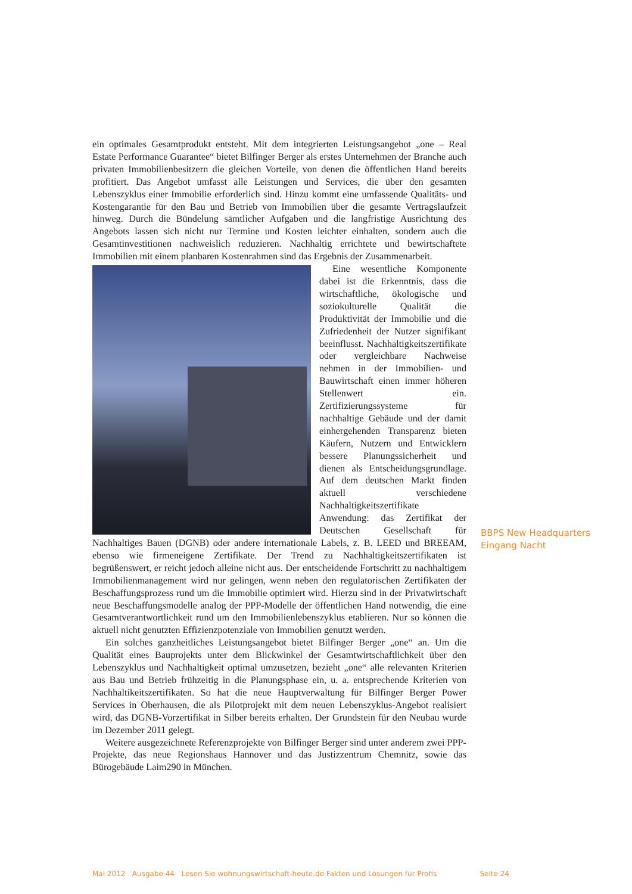ein optimales Gesamtprodukt entsteht. Mit dem integrierten Leistungsangebot „one – Real Estate Performance Guarantee“ bietet Bilfinger Berger als erstes Unternehmen der Branche auch privaten Immobilienbesitzern die gleichen Vorteile, von denen die öffentlichen Hand bereits profitiert. Das Angebot umfasst alle Leistungen und Services, die über den gesamten Lebenszyklus einer Immobilie erforderlich sind. Hinzu kommt eine umfassende Qualitäts- und Kostengarantie für den Bau und Betrieb von Immobilien über die gesamte Vertragslaufzeit hinweg. Durch die Bündelung sämtlicher Aufgaben und die langfristige Ausrichtung des Angebots lassen sich nicht nur Termine und Kosten leichter einhalten, sondern auch die Gesamtinvestitionen nachweislich reduzieren. Nachhaltig errichtete und bewirtschaftete Immobilien mit einem planbaren Kostenrahmen sind das Ergebnis der Zusammenarbeit.
Eine wesentliche Komponente dabei ist die Erkenntnis, dass die wirtschaftliche, ökologische und soziokulturelle Qualität die Produktivität der Immobilie und die Zufriedenheit der Nutzer signifikant beeinflusst. Nachhaltigkeitszertifikate oder vergleichbare Nachweise nehmen in der Immobilien- und Bauwirtschaft einen immer höheren Stellenwert ein. Zertifizierungssysteme für nachhaltige Gebäude und der damit einhergehenden Transparenz bieten Käufern, Nutzern und Entwicklern bessere Planungssicherheit und dienen als Entscheidungsgrundlage. Auf dem deutschen Markt finden aktuell verschiedene Nachhaltigkeitszertifikate Anwendung: das Zertifikat der Deutschen Gesellschaft für Nachhaltiges Bauen (DGNB) oder andere internationale Labels, z. B. LEED und BREEAM, ebenso wie firmeneigene Zertifikate. Der Trend zu Nachhaltigkeitszertifikaten ist begrüßenswert, er reicht jedoch alleine nicht aus. Der entscheidende Fortschritt zu nachhaltigem Immobilienmanagement wird nur gelingen, wenn neben den regulatorischen Zertifikaten der Beschaffungsprozess rund um die Immobilie optimiert wird. Hierzu sind in der Privatwirtschaft neue Beschaffungsmodelle analog der PPP-Modelle der öffentlichen Hand notwendig, die eine Gesamtverantwortlichkeit rund um den Immobilienlebenszyklus etablieren. Nur so können die aktuell nicht genutzten Effizienzpotenziale von Immobilien genutzt werden.
Ein solches ganzheitliches Leistungsangebot bietet Bilfinger Berger „one“ an. Um die Qualität eines Bauprojekts unter dem Blickwinkel der Gesamtwirtschaftlichkeit über den Lebenszyklus und Nachhaltigkeit optimal umzusetzen, bezieht „one“ alle relevanten Kriterien aus Bau und Betrieb frühzeitig in die Planungsphase ein, u. a. entsprechende Kriterien von Nachhaltikeitszertifikaten. So hat die neue Hauptverwaltung für Bilfinger Berger Power Services in Oberhausen, die als Pilotprojekt mit dem neuen Lebenszyklus-Angebot realisiert wird, das DGNB-Vorzertifikat in Silber bereits erhalten. Der Grundstein für den Neubau wurde im Dezember 2011 gelegt.
Weitere ausgezeichnete Referenzprojekte von Bilfinger Berger sind unter anderem zwei PPP-Projekte, das neue Regionshaus Hannover und das Justizzentrum Chemnitz, sowie das Bürogebäude Laim290 in München.
BBPS New Headquarters Eingang Nacht
Mai 2012 Ausgabe 44 Lesen Sie wohnungswirtschaft-heute.de Fakten und Lösungen für Profis Seite 24